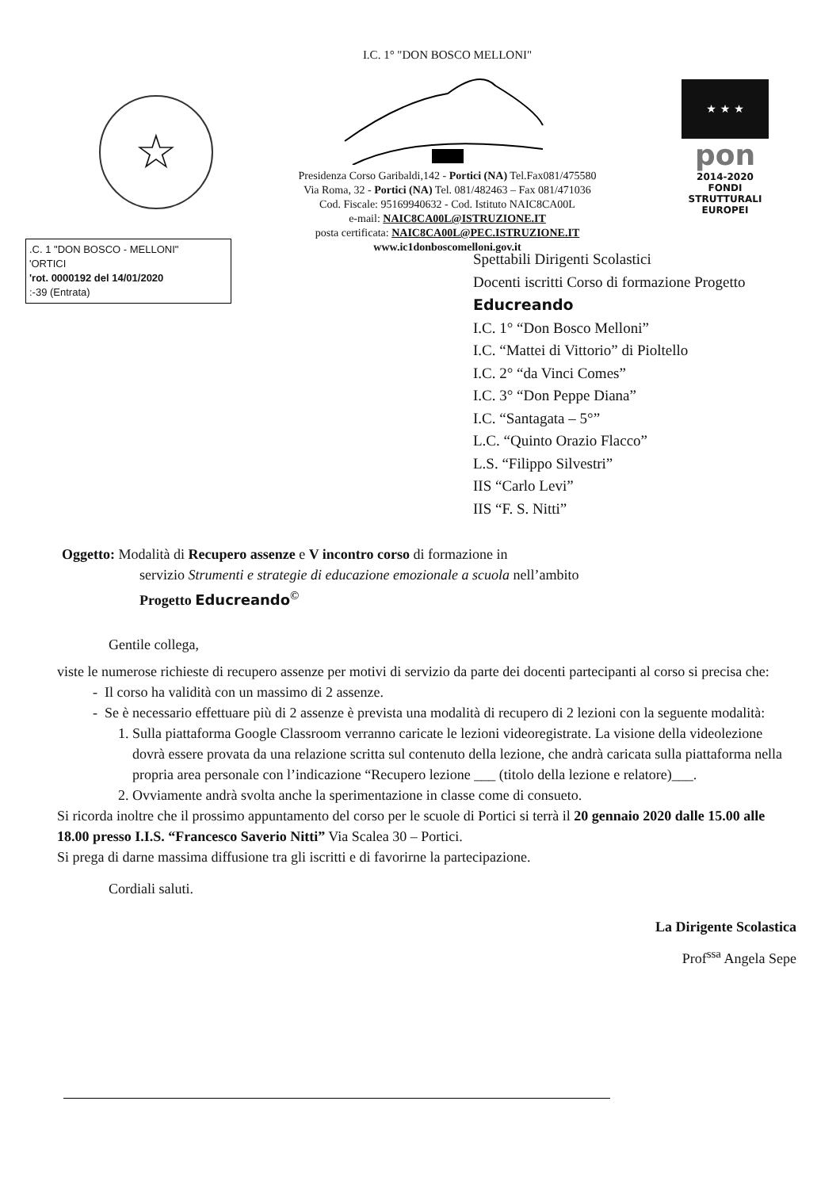☆
I.C. 1° "DON BOSCO MELLONI"
Presidenza Corso Garibaldi,142 - Portici (NA) Tel.Fax081/475580
Via Roma, 32 - Portici (NA) Tel. 081/482463 – Fax 081/471036
Cod. Fiscale: 95169940632 - Cod. Istituto NAIC8CA00L
e-mail: NAIC8CA00L@ISTRUZIONE.IT
posta certificata: NAIC8CA00L@PEC.ISTRUZIONE.IT
www.ic1donboscomelloni.gov.it
★ ★ ★
pon
2014-2020
FONDI
STRUTTURALI
EUROPEI
.C. 1 "DON BOSCO - MELLONI"
'ORTICI
'rot. 0000192 del 14/01/2020
:-39 (Entrata)
Spettabili Dirigenti Scolastici
Docenti iscritti Corso di formazione Progetto
Educreando
I.C. 1° “Don Bosco Melloni”
I.C. “Mattei di Vittorio” di Pioltello
I.C. 2° “da Vinci Comes”
I.C. 3° “Don Peppe Diana”
I.C. “Santagata – 5°”
L.C. “Quinto Orazio Flacco”
L.S. “Filippo Silvestri”
IIS “Carlo Levi”
IIS “F. S. Nitti”
Oggetto: Modalità di Recupero assenze e V incontro corso di formazione in
servizio Strumenti e strategie di educazione emozionale a scuola nell’ambito
Progetto Educreando<sup>©</sup>
Gentile collega,
viste le numerose richieste di recupero assenze per motivi di servizio da parte dei docenti partecipanti al corso si precisa che:
Il corso ha validità con un massimo di 2 assenze.
Se è necessario effettuare più di 2 assenze è prevista una modalità di recupero di 2 lezioni con la seguente modalità:
1. Sulla piattaforma Google Classroom verranno caricate le lezioni videoregistrate. La visione della videolezione dovrà essere provata da una relazione scritta sul contenuto della lezione, che andrà caricata sulla piattaforma nella propria area personale con l’indicazione “Recupero lezione ___ (titolo della lezione e relatore)___.
2. Ovviamente andrà svolta anche la sperimentazione in classe come di consueto.
Si ricorda inoltre che il prossimo appuntamento del corso per le scuole di Portici si terrà il 20 gennaio 2020 dalle 15.00 alle 18.00 presso I.I.S. “Francesco Saverio Nitti” Via Scalea 30 – Portici.
Si prega di darne massima diffusione tra gli iscritti e di favorirne la partecipazione.
Cordiali saluti.
La Dirigente Scolastica
Prof<sup>ssa</sup> Angela Sepe